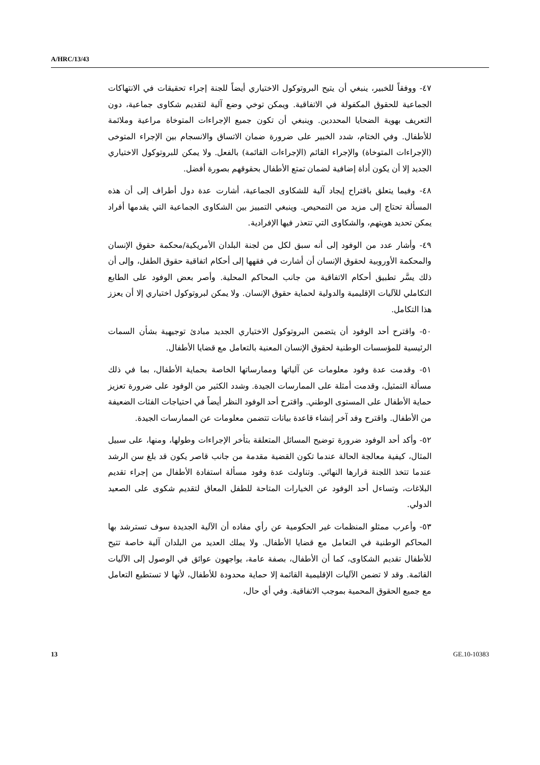A/HRC/13/43
٤٧- ووفقاً للخبير، ينبغي أن يتيح البروتوكول الاختياري أيضاً للجنة إجراء تحقيقات في الانتهاكات الجماعية للحقوق المكفولة في الاتفاقية. ويمكن توخي وضع آلية لتقديم شكاوى جماعية، دون التعريف بهوية الضحايا المحددين. وينبغي أن تكون جميع الإجراءات المتوخاة مراعية وملائمة للأطفال. وفي الختام، شدد الخبير على ضرورة ضمان الاتساق والانسجام بين الإجراء المتوخى (الإجراءات المتوخاة) والإجراء القائم (الإجراءات القائمة) بالفعل. ولا يمكن للبروتوكول الاختياري الجديد إلا أن يكون أداة إضافية لضمان تمتع الأطفال بحقوقهم بصورة أفضل.
٤٨- وفيما يتعلق باقتراح إيجاد آلية للشكاوى الجماعية، أشارت عدة دول أطراف إلى أن هذه المسألة تحتاج إلى مزيد من التمحيص. وينبغي التمييز بين الشكاوى الجماعية التي يقدمها أفراد يمكن تحديد هويتهم، والشكاوى التي تتعذر فيها الإفرادية.
٤٩- وأشار عدد من الوفود إلى أنه سبق لكل من لجنة البلدان الأمريكية/محكمة حقوق الإنسان والمحكمة الأوروبية لحقوق الإنسان أن أشارت في فقهها إلى أحكام اتفاقية حقوق الطفل، وإلى أن ذلك يسَّر تطبيق أحكام الاتفاقية من جانب المحاكم المحلية. وأصر بعض الوفود على الطابع التكاملي للآليات الإقليمية والدولية لحماية حقوق الإنسان. ولا يمكن لبروتوكول اختياري إلا أن يعزز هذا التكامل.
٥٠- واقترح أحد الوفود أن يتضمن البروتوكول الاختياري الجديد مبادئ توجيهية بشأن السمات الرئيسية للمؤسسات الوطنية لحقوق الإنسان المعنية بالتعامل مع قضايا الأطفال.
٥١- وقدمت عدة وفود معلومات عن آلياتها وممارساتها الخاصة بحماية الأطفال، بما في ذلك مسألة التمثيل، وقدمت أمثلة على الممارسات الجيدة. وشدد الكثير من الوفود على ضرورة تعزيز حماية الأطفال على المستوى الوطني. واقترح أحد الوفود النظر أيضاً في احتياجات الفئات الضعيفة من الأطفال. واقترح وفد آخر إنشاء قاعدة بيانات تتضمن معلومات عن الممارسات الجيدة.
٥٢- وأكد أحد الوفود ضرورة توضيح المسائل المتعلقة بتأخر الإجراءات وطولها، ومنها، على سبيل المثال، كيفية معالجة الحالة عندما تكون القضية مقدمة من جانب قاصر يكون قد بلغ سن الرشد عندما تتخذ اللجنة قرارها النهائي. وتناولت عدة وفود مسألة استفادة الأطفال من إجراء تقديم البلاغات، وتساءل أحد الوفود عن الخيارات المتاحة للطفل المعاق لتقديم شكوى على الصعيد الدولي.
٥٣- وأعرب ممثلو المنظمات غير الحكومية عن رأي مفاده أن الآلية الجديدة سوف تسترشد بها المحاكم الوطنية في التعامل مع قضايا الأطفال. ولا يملك العديد من البلدان آلية خاصة تتيح للأطفال تقديم الشكاوى، كما أن الأطفال، بصفة عامة، يواجهون عوائق في الوصول إلى الآليات القائمة. وقد لا تضمن الآليات الإقليمية القائمة إلا حماية محدودة للأطفال، لأنها لا تستطيع التعامل مع جميع الحقوق المحمية بموجب الاتفاقية. وفي أي حال،
13 GE.10-10383